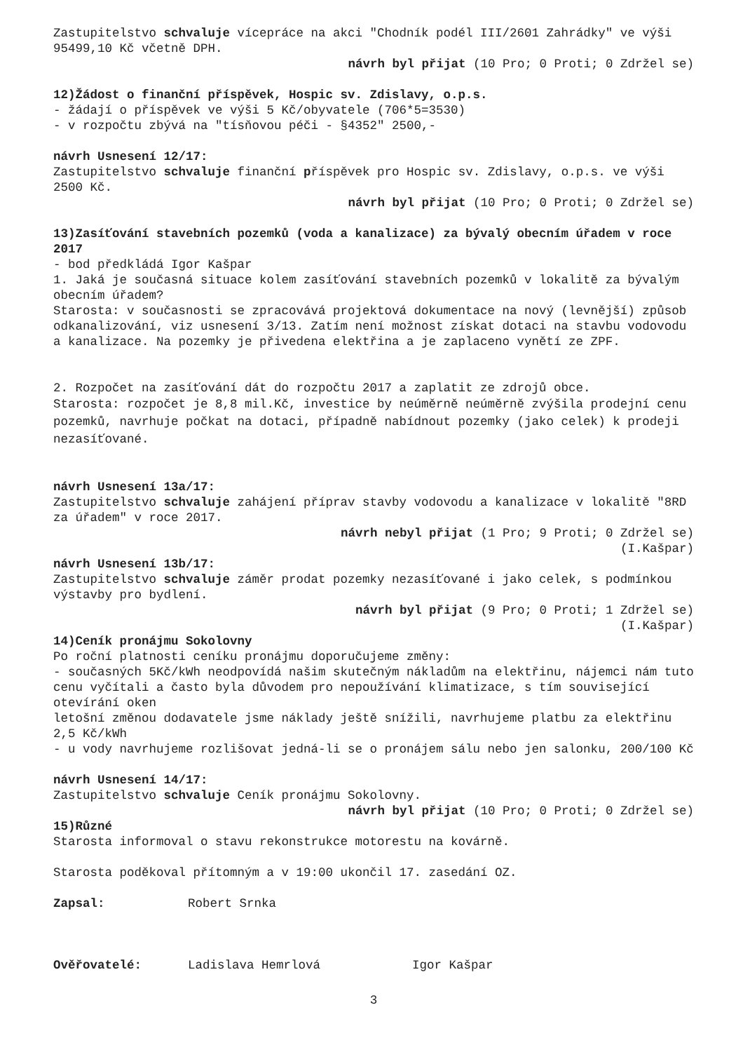Zastupitelstvo schvaluje vícepráce na akci "Chodník podél III/2601 Zahrádky" ve výši 95499,10 Kč včetně DPH.
návrh byl přijat (10 Pro; 0 Proti; 0 Zdržel se)
12)Žádost o finanční příspěvek, Hospic sv. Zdislavy, o.p.s.
- žádají o příspěvek ve výši 5 Kč/obyvatele (706*5=3530)
- v rozpočtu zbývá na "tísňovou péči - §4352" 2500,-
návrh Usnesení 12/17:
Zastupitelstvo schvaluje finanční příspěvek pro Hospic sv. Zdislavy, o.p.s. ve výši 2500 Kč.
návrh byl přijat (10 Pro; 0 Proti; 0 Zdržel se)
13)Zasíťování stavebních pozemků (voda a kanalizace) za bývalý obecním úřadem v roce 2017
- bod předkládá Igor Kašpar
1. Jaká je současná situace kolem zasíťování stavebních pozemků v lokalitě za bývalým obecním úřadem?
Starosta: v současnosti se zpracovává projektová dokumentace na nový (levnější) způsob odkanalizování, viz usnesení 3/13. Zatím není možnost získat dotaci na stavbu vodovodu a kanalizace. Na pozemky je přivedena elektřina a je zaplaceno vynětí ze ZPF.
2. Rozpočet na zasíťování dát do rozpočtu 2017 a zaplatit ze zdrojů obce.
Starosta: rozpočet je 8,8 mil.Kč, investice by neúměrně neúměrně zvýšila prodejní cenu pozemků, navrhuje počkat na dotaci, případně nabídnout pozemky (jako celek) k prodeji nezasíťované.
návrh Usnesení 13a/17:
Zastupitelstvo schvaluje zahájení příprav stavby vodovodu a kanalizace v lokalitě "8RD za úřadem" v roce 2017.
návrh nebyl přijat (1 Pro; 9 Proti; 0 Zdržel se)
(I.Kašpar)
návrh Usnesení 13b/17:
Zastupitelstvo schvaluje záměr prodat pozemky nezasíťované i jako celek, s podmínkou výstavby pro bydlení.
návrh byl přijat (9 Pro; 0 Proti; 1 Zdržel se)
(I.Kašpar)
14)Ceník pronájmu Sokolovny
Po roční platnosti ceníku pronájmu doporučujeme změny:
- současných 5Kč/kWh neodpovídá našim skutečným nákladům na elektřinu, nájemci nám tuto cenu vyčítali a často byla důvodem pro nepoužívání klimatizace, s tím související otevírání oken
letošní změnou dodavatele jsme náklady ještě snížili, navrhujeme platbu za elektřinu 2,5 Kč/kWh
- u vody navrhujeme rozlišovat jedná-li se o pronájem sálu nebo jen salonku, 200/100 Kč
návrh Usnesení 14/17:
Zastupitelstvo schvaluje Ceník pronájmu Sokolovny.
návrh byl přijat (10 Pro; 0 Proti; 0 Zdržel se)
15)Různé
Starosta informoval o stavu rekonstrukce motorestu na kovárně.
Starosta poděkoval přítomným a v 19:00 ukončil 17. zasedání OZ.
Zapsal: Robert Srnka
Ověřovatelé: Ladislava Hemrlová Igor Kašpar
3